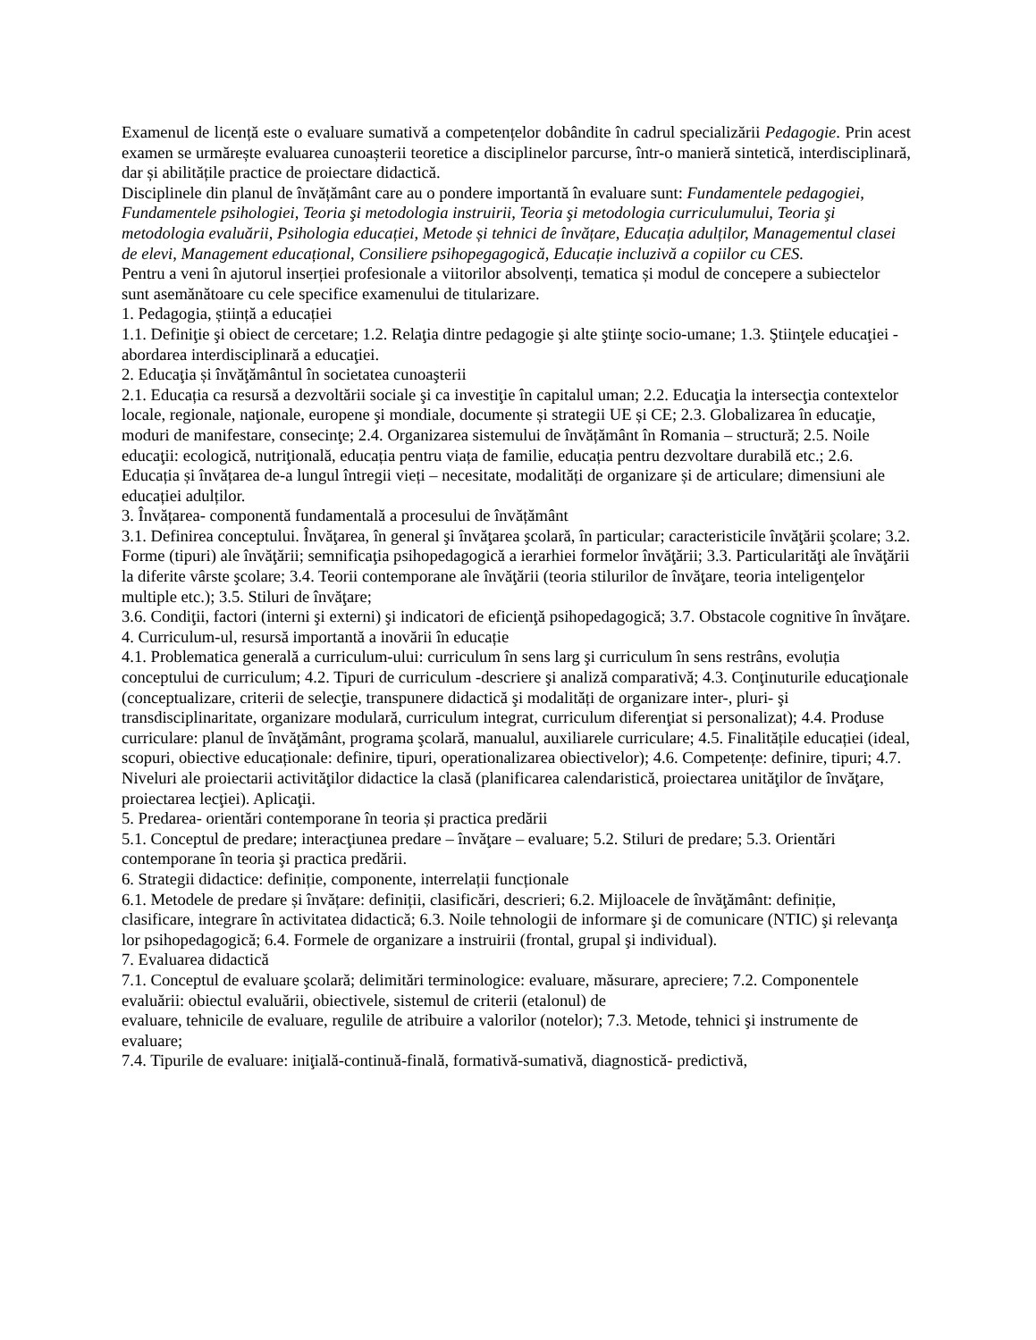Examenul de licență este o evaluare sumativă a competențelor dobândite în cadrul specializării Pedagogie. Prin acest examen se urmărește evaluarea cunoașterii teoretice a disciplinelor parcurse, într-o manieră sintetică, interdisciplinară, dar și abilitățile practice de proiectare didactică.
Disciplinele din planul de învățământ care au o pondere importantă în evaluare sunt: Fundamentele pedagogiei, Fundamentele psihologiei, Teoria şi metodologia instruirii, Teoria şi metodologia curriculumului, Teoria şi metodologia evaluării, Psihologia educației, Metode și tehnici de învățare, Educația adulților, Managementul clasei de elevi, Management educațional, Consiliere psihopegagogică, Educație incluzivă a copiilor cu CES.
Pentru a veni în ajutorul inserției profesionale a viitorilor absolvenți, tematica și modul de concepere a subiectelor sunt asemănătoare cu cele specifice examenului de titularizare.
1. Pedagogia, știință a educației
1.1. Definiţie şi obiect de cercetare; 1.2. Relaţia dintre pedagogie şi alte ştiinţe socio-umane; 1.3. Ştiinţele educaţiei - abordarea interdisciplinară a educaţiei.
2. Educaţia și învăţământul în societatea cunoaşterii
2.1. Educația ca resursă a dezvoltării sociale şi ca investiţie în capitalul uman; 2.2. Educaţia la intersecţia contextelor locale, regionale, naţionale, europene şi mondiale, documente și strategii UE și CE; 2.3. Globalizarea în educaţie, moduri de manifestare, consecinţe; 2.4. Organizarea sistemului de învățământ în Romania – structură; 2.5. Noile educaţii: ecologică, nutriţională, educația pentru viața de familie, educația pentru dezvoltare durabilă etc.; 2.6. Educația și învățarea de-a lungul întregii vieți – necesitate, modalități de organizare și de articulare; dimensiuni ale educației adulților.
3. Învățarea- componentă fundamentală a procesului de învățământ
3.1. Definirea conceptului. Învăţarea, în general şi învăţarea şcolară, în particular; caracteristicile învăţării şcolare; 3.2. Forme (tipuri) ale învăţării; semnificaţia psihopedagogică a ierarhiei formelor învăţării; 3.3. Particularităţi ale învăţării la diferite vârste şcolare; 3.4. Teorii contemporane ale învăţării (teoria stilurilor de învăţare, teoria inteligenţelor multiple etc.); 3.5. Stiluri de învăţare;
3.6. Condiţii, factori (interni şi externi) şi indicatori de eficienţă psihopedagogică; 3.7. Obstacole cognitive în învăţare.
4. Curriculum-ul, resursă importantă a inovării în educație
4.1. Problematica generală a curriculum-ului: curriculum în sens larg şi curriculum în sens restrâns, evoluția conceptului de curriculum; 4.2. Tipuri de curriculum -descriere şi analiză comparativă; 4.3. Conţinuturile educaţionale (conceptualizare, criterii de selecţie, transpunere didactică şi modalități de organizare inter-, pluri- şi transdisciplinaritate, organizare modulară, curriculum integrat, curriculum diferenţiat si personalizat); 4.4. Produse curriculare: planul de învăţământ, programa şcolară, manualul, auxiliarele curriculare; 4.5. Finalitățile educației (ideal, scopuri, obiective educaționale: definire, tipuri, operationalizarea obiectivelor); 4.6. Competențe: definire, tipuri; 4.7. Niveluri ale proiectarii activităţilor didactice la clasă (planificarea calendaristică, proiectarea unităţilor de învăţare, proiectarea lecţiei). Aplicaţii.
5. Predarea- orientări contemporane în teoria și practica predării
5.1. Conceptul de predare; interacţiunea predare – învăţare – evaluare; 5.2. Stiluri de predare; 5.3. Orientări contemporane în teoria şi practica predării.
6. Strategii didactice: definiție, componente, interrelații funcționale
6.1. Metodele de predare și învățare: definiții, clasificări, descrieri; 6.2. Mijloacele de învăţământ: definiție, clasificare, integrare în activitatea didactică; 6.3. Noile tehnologii de informare şi de comunicare (NTIC) şi relevanţa lor psihopedagogică; 6.4. Formele de organizare a instruirii (frontal, grupal şi individual).
7. Evaluarea didactică
7.1. Conceptul de evaluare şcolară; delimitări terminologice: evaluare, măsurare, apreciere; 7.2. Componentele evaluării: obiectul evaluării, obiectivele, sistemul de criterii (etalonul) de
evaluare, tehnicile de evaluare, regulile de atribuire a valorilor (notelor); 7.3. Metode, tehnici şi instrumente de evaluare;
7.4. Tipurile de evaluare: iniţială-continuă-finală, formativă-sumativă, diagnostică- predictivă,